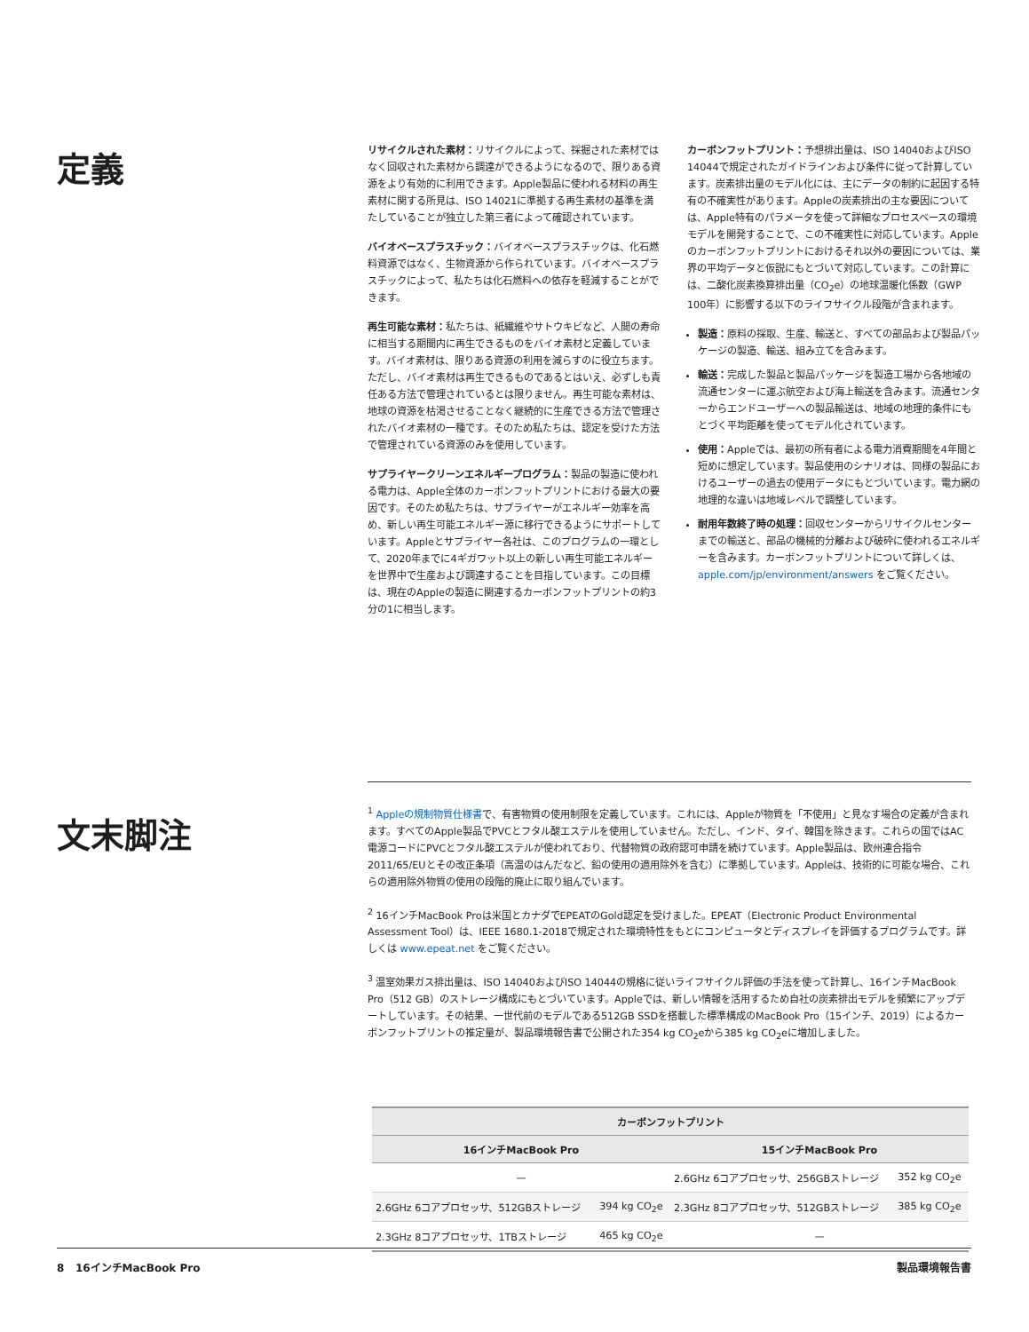定義
リサイクルされた素材：リサイクルによって、採掘された素材ではなく回収された素材から調達ができるようになるので、限りある資源をより有効的に利用できます。Apple製品に使われる材料の再生素材に関する所見は、ISO 14021に準拠する再生素材の基準を満たしていることが独立した第三者によって確認されています。
バイオベースプラスチック：バイオベースプラスチックは、化石燃料資源ではなく、生物資源から作られています。バイオベースプラスチックによって、私たちは化石燃料への依存を軽減することができます。
再生可能な素材：私たちは、紙繊維やサトウキビなど、人間の寿命に相当する期間内に再生できるものをバイオ素材と定義しています。バイオ素材は、限りある資源の利用を減らすのに役立ちます。ただし、バイオ素材は再生できるものであるとはいえ、必ずしも責任ある方法で管理されているとは限りません。再生可能な素材は、地球の資源を枯渇させることなく継続的に生産できる方法で管理されたバイオ素材の一種です。そのため私たちは、認定を受けた方法で管理されている資源のみを使用しています。
サプライヤークリーンエネルギープログラム：製品の製造に使われる電力は、Apple全体のカーボンフットプリントにおける最大の要因です。そのため私たちは、サプライヤーがエネルギー効率を高め、新しい再生可能エネルギー源に移行できるようにサポートしています。Appleとサプライヤー各社は、このプログラムの一環として、2020年までに4ギガワット以上の新しい再生可能エネルギーを世界中で生産および調達することを目指しています。この目標は、現在のAppleの製造に関連するカーボンフットプリントの約3分の1に相当します。
カーボンフットプリント：予想排出量は、ISO 14040およびISO 14044で規定されたガイドラインおよび条件に従って計算しています。炭素排出量のモデル化には、主にデータの制約に起因する特有の不確実性があります。Appleの炭素排出の主な要因については、Apple特有のパラメータを使って詳細なプロセスベースの環境モデルを開発することで、この不確実性に対応しています。Appleのカーボンフットプリントにおけるそれ以外の要因については、業界の平均データと仮説にもとづいて対応しています。この計算には、二酸化炭素換算排出量（CO<sub>2</sub>e）の地球温暖化係数（GWP 100年）に影響する以下のライフサイクル段階が含まれます。
製造：原料の採取、生産、輸送と、すべての部品および製品パッケージの製造、輸送、組み立てを含みます。
輸送：完成した製品と製品パッケージを製造工場から各地域の流通センターに運ぶ航空および海上輸送を含みます。流通センターからエンドユーザーへの製品輸送は、地域の地理的条件にもとづく平均距離を使ってモデル化されています。
使用：Appleでは、最初の所有者による電力消費期間を4年間と短めに想定しています。製品使用のシナリオは、同様の製品におけるユーザーの過去の使用データにもとづいています。電力網の地理的な違いは地域レベルで調整しています。
耐用年数終了時の処理：回収センターからリサイクルセンターまでの輸送と、部品の機械的分離および破砕に使われるエネルギーを含みます。カーボンフットプリントについて詳しくは、apple.com/jp/environment/answers をご覧ください。
文末脚注
<sup>1</sup> Appleの規制物質仕様書で、有害物質の使用制限を定義しています。これには、Appleが物質を「不使用」と見なす場合の定義が含まれます。すべてのApple製品でPVCとフタル酸エステルを使用していません。ただし、インド、タイ、韓国を除きます。これらの国ではAC電源コードにPVCとフタル酸エステルが使われており、代替物質の政府認可申請を続けています。Apple製品は、欧州連合指令2011/65/EUとその改正条項（高温のはんだなど、鉛の使用の適用除外を含む）に準拠しています。Appleは、技術的に可能な場合、これらの適用除外物質の使用の段階的廃止に取り組んでいます。
<sup>2</sup> 16インチMacBook Proは米国とカナダでEPEATのGold認定を受けました。EPEAT（Electronic Product Environmental Assessment Tool）は、IEEE 1680.1-2018で規定された環境特性をもとにコンピュータとディスプレイを評価するプログラムです。詳しくは www.epeat.net をご覧ください。
<sup>3</sup> 温室効果ガス排出量は、ISO 14040およびISO 14044の規格に従いライフサイクル評価の手法を使って計算し、16インチMacBook Pro（512 GB）のストレージ構成にもとづいています。Appleでは、新しい情報を活用するため自社の炭素排出モデルを頻繁にアップデートしています。その結果、一世代前のモデルである512GB SSDを搭載した標準構成のMacBook Pro（15インチ、2019）によるカーボンフットプリントの推定量が、製品環境報告書で公開された354 kg CO<sub>2</sub>eから385 kg CO<sub>2</sub>eに増加しました。
| カーボンフットプリント | | | |
| --- | --- | --- | --- |
| 16インチMacBook Pro | | 15インチMacBook Pro | |
| — | | 2.6GHz 6コアプロセッサ、256GBストレージ | 352 kg CO<sub>2</sub>e |
| 2.6GHz 6コアプロセッサ、512GBストレージ | 394 kg CO<sub>2</sub>e | 2.3GHz 8コアプロセッサ、512GBストレージ | 385 kg CO<sub>2</sub>e |
| 2.3GHz 8コアプロセッサ、1TBストレージ | 465 kg CO<sub>2</sub>e | — | |
8 16インチMacBook Pro 製品環境報告書